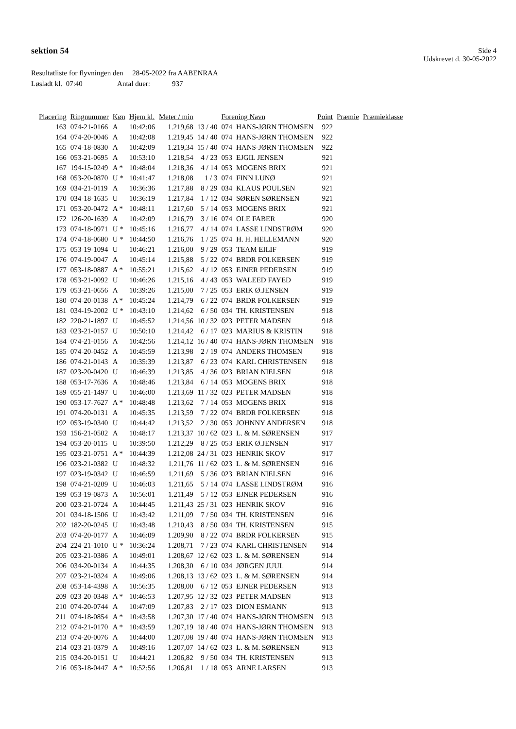sektion 54
Side 4
Udskrevet d. 30-05-2022
Resultatliste for flyvningen den 28-05-2022 fra AABENRAA
Løsladt kl. 07:40 Antal duer: 937
| Placering | Ringnummer | Køn | Hjem kl. | Meter / min | | Forening Navn | | Point | Præmie | Præmieklasse |
| --- | --- | --- | --- | --- | --- | --- | --- | --- | --- | --- |
| 163 | 074-21-0166 | A | 10:42:06 | 1.219,68 | 13 / 40 | 074 | HANS-JØRN THOMSEN | 922 | | |
| 164 | 074-20-0046 | A | 10:42:08 | 1.219,45 | 14 / 40 | 074 | HANS-JØRN THOMSEN | 922 | | |
| 165 | 074-18-0830 | A | 10:42:09 | 1.219,34 | 15 / 40 | 074 | HANS-JØRN THOMSEN | 922 | | |
| 166 | 053-21-0695 | A | 10:53:10 | 1.218,54 | 4 / 23 | 053 | EJGIL JENSEN | 921 | | |
| 167 | 194-15-0249 | A * | 10:48:04 | 1.218,36 | 4 / 14 | 053 | MOGENS BRIX | 921 | | |
| 168 | 053-20-0870 | U * | 10:41:47 | 1.218,08 | 1 / 3 | 074 | FINN LUNØ | 921 | | |
| 169 | 034-21-0119 | A | 10:36:36 | 1.217,88 | 8 / 29 | 034 | KLAUS POULSEN | 921 | | |
| 170 | 034-18-1635 | U | 10:36:19 | 1.217,84 | 1 / 12 | 034 | SØREN SØRENSEN | 921 | | |
| 171 | 053-20-0472 | A * | 10:48:11 | 1.217,60 | 5 / 14 | 053 | MOGENS BRIX | 921 | | |
| 172 | 126-20-1639 | A | 10:42:09 | 1.216,79 | 3 / 16 | 074 | OLE FABER | 920 | | |
| 173 | 074-18-0971 | U * | 10:45:16 | 1.216,77 | 4 / 14 | 074 | LASSE LINDSTRØM | 920 | | |
| 174 | 074-18-0680 | U * | 10:44:50 | 1.216,76 | 1 / 25 | 074 | H. H. HELLEMANN | 920 | | |
| 175 | 053-19-1094 | U | 10:46:21 | 1.216,00 | 9 / 29 | 053 | TEAM EILIF | 919 | | |
| 176 | 074-19-0047 | A | 10:45:14 | 1.215,88 | 5 / 22 | 074 | BRDR FOLKERSEN | 919 | | |
| 177 | 053-18-0887 | A * | 10:55:21 | 1.215,62 | 4 / 12 | 053 | EJNER PEDERSEN | 919 | | |
| 178 | 053-21-0092 | U | 10:46:26 | 1.215,16 | 4 / 43 | 053 | WALEED FAYED | 919 | | |
| 179 | 053-21-0656 | A | 10:39:26 | 1.215,00 | 7 / 25 | 053 | ERIK Ø.JENSEN | 919 | | |
| 180 | 074-20-0138 | A * | 10:45:24 | 1.214,79 | 6 / 22 | 074 | BRDR FOLKERSEN | 919 | | |
| 181 | 034-19-2002 | U * | 10:43:10 | 1.214,62 | 6 / 50 | 034 | TH. KRISTENSEN | 918 | | |
| 182 | 220-21-1897 | U | 10:45:52 | 1.214,56 | 10 / 32 | 023 | PETER MADSEN | 918 | | |
| 183 | 023-21-0157 | U | 10:50:10 | 1.214,42 | 6 / 17 | 023 | MARIUS & KRISTIN | 918 | | |
| 184 | 074-21-0156 | A | 10:42:56 | 1.214,12 | 16 / 40 | 074 | HANS-JØRN THOMSEN | 918 | | |
| 185 | 074-20-0452 | A | 10:45:59 | 1.213,98 | 2 / 19 | 074 | ANDERS THOMSEN | 918 | | |
| 186 | 074-21-0143 | A | 10:35:39 | 1.213,87 | 6 / 23 | 074 | KARL CHRISTENSEN | 918 | | |
| 187 | 023-20-0420 | U | 10:46:39 | 1.213,85 | 4 / 36 | 023 | BRIAN NIELSEN | 918 | | |
| 188 | 053-17-7636 | A | 10:48:46 | 1.213,84 | 6 / 14 | 053 | MOGENS BRIX | 918 | | |
| 189 | 055-21-1497 | U | 10:46:00 | 1.213,69 | 11 / 32 | 023 | PETER MADSEN | 918 | | |
| 190 | 053-17-7627 | A * | 10:48:48 | 1.213,62 | 7 / 14 | 053 | MOGENS BRIX | 918 | | |
| 191 | 074-20-0131 | A | 10:45:35 | 1.213,59 | 7 / 22 | 074 | BRDR FOLKERSEN | 918 | | |
| 192 | 053-19-0340 | U | 10:44:42 | 1.213,52 | 2 / 30 | 053 | JOHNNY ANDERSEN | 918 | | |
| 193 | 156-21-0502 | A | 10:48:17 | 1.213,37 | 10 / 62 | 023 | L. & M. SØRENSEN | 917 | | |
| 194 | 053-20-0115 | U | 10:39:50 | 1.212,29 | 8 / 25 | 053 | ERIK Ø.JENSEN | 917 | | |
| 195 | 023-21-0751 | A * | 10:44:39 | 1.212,08 | 24 / 31 | 023 | HENRIK SKOV | 917 | | |
| 196 | 023-21-0382 | U | 10:48:32 | 1.211,76 | 11 / 62 | 023 | L. & M. SØRENSEN | 916 | | |
| 197 | 023-19-0342 | U | 10:46:59 | 1.211,69 | 5 / 36 | 023 | BRIAN NIELSEN | 916 | | |
| 198 | 074-21-0209 | U | 10:46:03 | 1.211,65 | 5 / 14 | 074 | LASSE LINDSTRØM | 916 | | |
| 199 | 053-19-0873 | A | 10:56:01 | 1.211,49 | 5 / 12 | 053 | EJNER PEDERSEN | 916 | | |
| 200 | 023-21-0724 | A | 10:44:45 | 1.211,43 | 25 / 31 | 023 | HENRIK SKOV | 916 | | |
| 201 | 034-18-1506 | U | 10:43:42 | 1.211,09 | 7 / 50 | 034 | TH. KRISTENSEN | 916 | | |
| 202 | 182-20-0245 | U | 10:43:48 | 1.210,43 | 8 / 50 | 034 | TH. KRISTENSEN | 915 | | |
| 203 | 074-20-0177 | A | 10:46:09 | 1.209,90 | 8 / 22 | 074 | BRDR FOLKERSEN | 915 | | |
| 204 | 224-21-1010 | U * | 10:36:24 | 1.208,71 | 7 / 23 | 074 | KARL CHRISTENSEN | 914 | | |
| 205 | 023-21-0386 | A | 10:49:01 | 1.208,67 | 12 / 62 | 023 | L. & M. SØRENSEN | 914 | | |
| 206 | 034-20-0134 | A | 10:44:35 | 1.208,30 | 6 / 10 | 034 | JØRGEN JUUL | 914 | | |
| 207 | 023-21-0324 | A | 10:49:06 | 1.208,13 | 13 / 62 | 023 | L. & M. SØRENSEN | 914 | | |
| 208 | 053-14-4398 | A | 10:56:35 | 1.208,00 | 6 / 12 | 053 | EJNER PEDERSEN | 913 | | |
| 209 | 023-20-0348 | A * | 10:46:53 | 1.207,95 | 12 / 32 | 023 | PETER MADSEN | 913 | | |
| 210 | 074-20-0744 | A | 10:47:09 | 1.207,83 | 2 / 17 | 023 | DION ESMANN | 913 | | |
| 211 | 074-18-0854 | A * | 10:43:58 | 1.207,30 | 17 / 40 | 074 | HANS-JØRN THOMSEN | 913 | | |
| 212 | 074-21-0170 | A * | 10:43:59 | 1.207,19 | 18 / 40 | 074 | HANS-JØRN THOMSEN | 913 | | |
| 213 | 074-20-0076 | A | 10:44:00 | 1.207,08 | 19 / 40 | 074 | HANS-JØRN THOMSEN | 913 | | |
| 214 | 023-21-0379 | A | 10:49:16 | 1.207,07 | 14 / 62 | 023 | L. & M. SØRENSEN | 913 | | |
| 215 | 034-20-0151 | U | 10:44:21 | 1.206,82 | 9 / 50 | 034 | TH. KRISTENSEN | 913 | | |
| 216 | 053-18-0447 | A * | 10:52:56 | 1.206,81 | 1 / 18 | 053 | ARNE LARSEN | 913 | | |